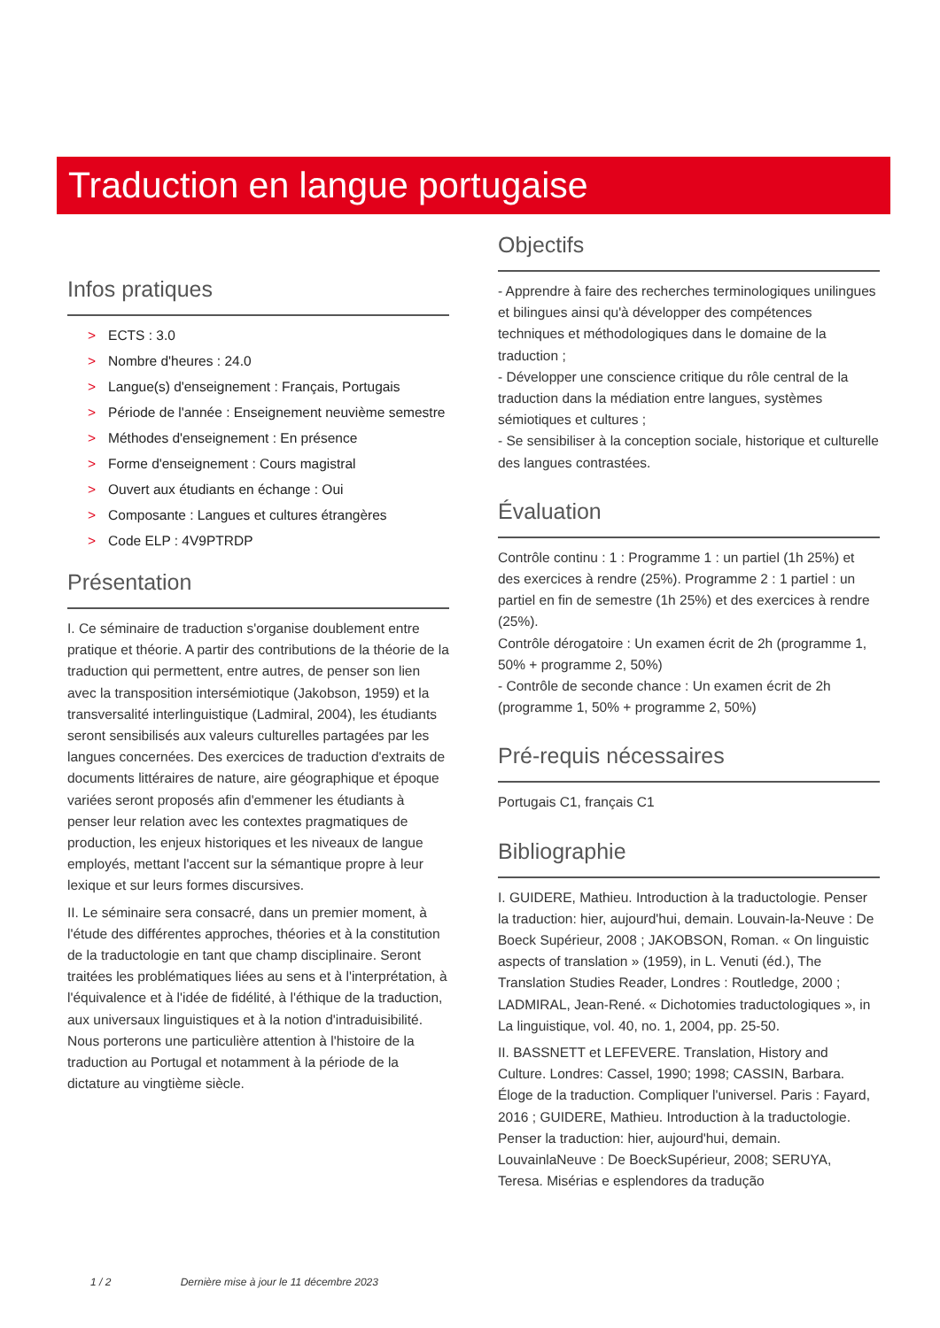Traduction en langue portugaise
Infos pratiques
> ECTS : 3.0
> Nombre d'heures : 24.0
> Langue(s) d'enseignement : Français, Portugais
> Période de l'année : Enseignement neuvième semestre
> Méthodes d'enseignement : En présence
> Forme d'enseignement : Cours magistral
> Ouvert aux étudiants en échange : Oui
> Composante : Langues et cultures étrangères
> Code ELP : 4V9PTRDP
Présentation
I. Ce séminaire de traduction s'organise doublement entre pratique et théorie. A partir des contributions de la théorie de la traduction qui permettent, entre autres, de penser son lien avec la transposition intersémiotique (Jakobson, 1959) et la transversalité interlinguistique (Ladmiral, 2004), les étudiants seront sensibilisés aux valeurs culturelles partagées par les langues concernées. Des exercices de traduction d'extraits de documents littéraires de nature, aire géographique et époque variées seront proposés afin d'emmener les étudiants à penser leur relation avec les contextes pragmatiques de production, les enjeux historiques et les niveaux de langue employés, mettant l'accent sur la sémantique propre à leur lexique et sur leurs formes discursives.
II. Le séminaire sera consacré, dans un premier moment, à l'étude des différentes approches, théories et à la constitution de la traductologie en tant que champ disciplinaire. Seront traitées les problématiques liées au sens et à l'interprétation, à l'équivalence et à l'idée de fidélité, à l'éthique de la traduction, aux universaux linguistiques et à la notion d'intraduisibilité. Nous porterons une particulière attention à l'histoire de la traduction au Portugal et notamment à la période de la dictature au vingtième siècle.
Objectifs
- Apprendre à faire des recherches terminologiques unilingues et bilingues ainsi qu'à développer des compétences techniques et méthodologiques dans le domaine de la traduction ;
- Développer une conscience critique du rôle central de la traduction dans la médiation entre langues, systèmes sémiotiques et cultures ;
- Se sensibiliser à la conception sociale, historique et culturelle des langues contrastées.
Évaluation
Contrôle continu : 1 : Programme 1 : un partiel (1h 25%) et des exercices à rendre (25%). Programme 2 : 1 partiel : un partiel en fin de semestre (1h 25%) et des exercices à rendre (25%).
Contrôle dérogatoire : Un examen écrit de 2h (programme 1, 50% + programme 2, 50%)
- Contrôle de seconde chance : Un examen écrit de 2h (programme 1, 50% + programme 2, 50%)
Pré-requis nécessaires
Portugais C1, français C1
Bibliographie
I. GUIDERE, Mathieu. Introduction à la traductologie. Penser la traduction: hier, aujourd'hui, demain. Louvain-la-Neuve : De Boeck Supérieur, 2008 ; JAKOBSON, Roman. « On linguistic aspects of translation » (1959), in L. Venuti (éd.), The Translation Studies Reader, Londres : Routledge, 2000 ; LADMIRAL, Jean-René. « Dichotomies traductologiques », in La linguistique, vol. 40, no. 1, 2004, pp. 25-50.
II. BASSNETT et LEFEVERE. Translation, History and Culture. Londres: Cassel, 1990; 1998; CASSIN, Barbara. Éloge de la traduction. Compliquer l'universel. Paris : Fayard, 2016 ; GUIDERE, Mathieu. Introduction à la traductologie. Penser la traduction: hier, aujourd'hui, demain. LouvainlaNeuve : De BoeckSupérieur, 2008; SERUYA, Teresa. Misérias e esplendores da tradução
1 / 2 Dernière mise à jour le 11 décembre 2023